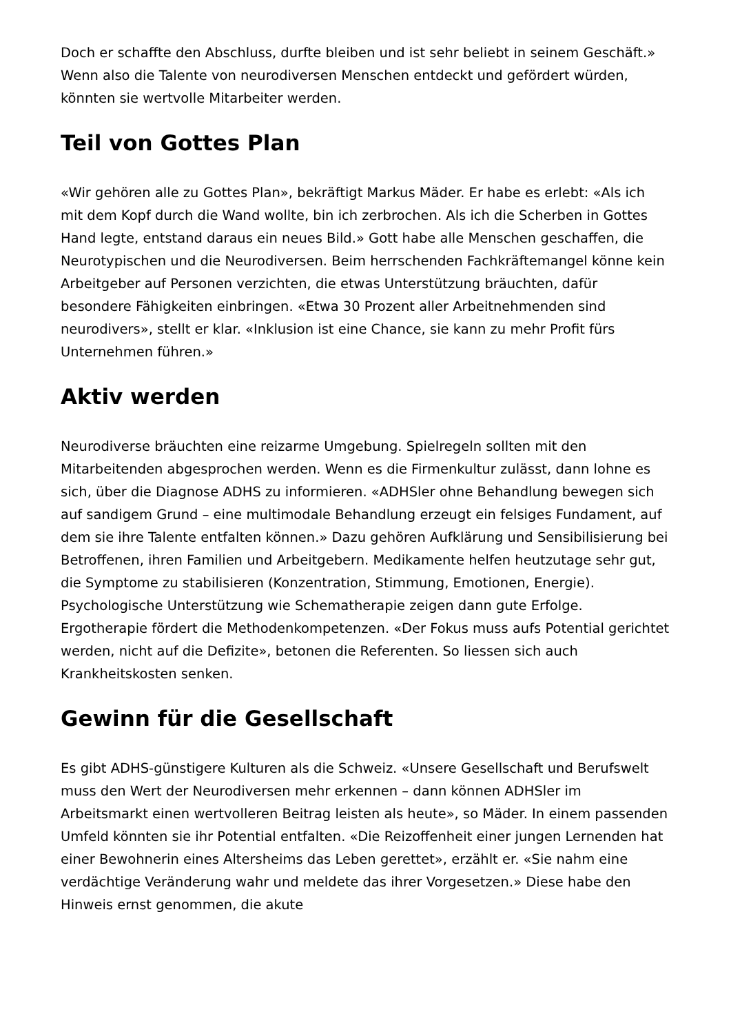Doch er schaffte den Abschluss, durfte bleiben und ist sehr beliebt in seinem Geschäft.» Wenn also die Talente von neurodiversen Menschen entdeckt und gefördert würden, könnten sie wertvolle Mitarbeiter werden.
Teil von Gottes Plan
«Wir gehören alle zu Gottes Plan», bekräftigt Markus Mäder. Er habe es erlebt: «Als ich mit dem Kopf durch die Wand wollte, bin ich zerbrochen. Als ich die Scherben in Gottes Hand legte, entstand daraus ein neues Bild.» Gott habe alle Menschen geschaffen, die Neurotypischen und die Neurodiversen. Beim herrschenden Fachkräftemangel könne kein Arbeitgeber auf Personen verzichten, die etwas Unterstützung bräuchten, dafür besondere Fähigkeiten einbringen. «Etwa 30 Prozent aller Arbeitnehmenden sind neurodivers», stellt er klar. «Inklusion ist eine Chance, sie kann zu mehr Profit fürs Unternehmen führen.»
Aktiv werden
Neurodiverse bräuchten eine reizarme Umgebung. Spielregeln sollten mit den Mitarbeitenden abgesprochen werden. Wenn es die Firmenkultur zulässt, dann lohne es sich, über die Diagnose ADHS zu informieren. «ADHSler ohne Behandlung bewegen sich auf sandigem Grund – eine multimodale Behandlung erzeugt ein felsiges Fundament, auf dem sie ihre Talente entfalten können.» Dazu gehören Aufklärung und Sensibilisierung bei Betroffenen, ihren Familien und Arbeitgebern. Medikamente helfen heutzutage sehr gut, die Symptome zu stabilisieren (Konzentration, Stimmung, Emotionen, Energie). Psychologische Unterstützung wie Schematherapie zeigen dann gute Erfolge. Ergotherapie fördert die Methodenkompetenzen. «Der Fokus muss aufs Potential gerichtet werden, nicht auf die Defizite», betonen die Referenten. So liessen sich auch Krankheitskosten senken.
Gewinn für die Gesellschaft
Es gibt ADHS-günstigere Kulturen als die Schweiz. «Unsere Gesellschaft und Berufswelt muss den Wert der Neurodiversen mehr erkennen – dann können ADHSler im Arbeitsmarkt einen wertvolleren Beitrag leisten als heute», so Mäder. In einem passenden Umfeld könnten sie ihr Potential entfalten. «Die Reizoffenheit einer jungen Lernenden hat einer Bewohnerin eines Altersheims das Leben gerettet», erzählt er. «Sie nahm eine verdächtige Veränderung wahr und meldete das ihrer Vorgesetzen.» Diese habe den Hinweis ernst genommen, die akute